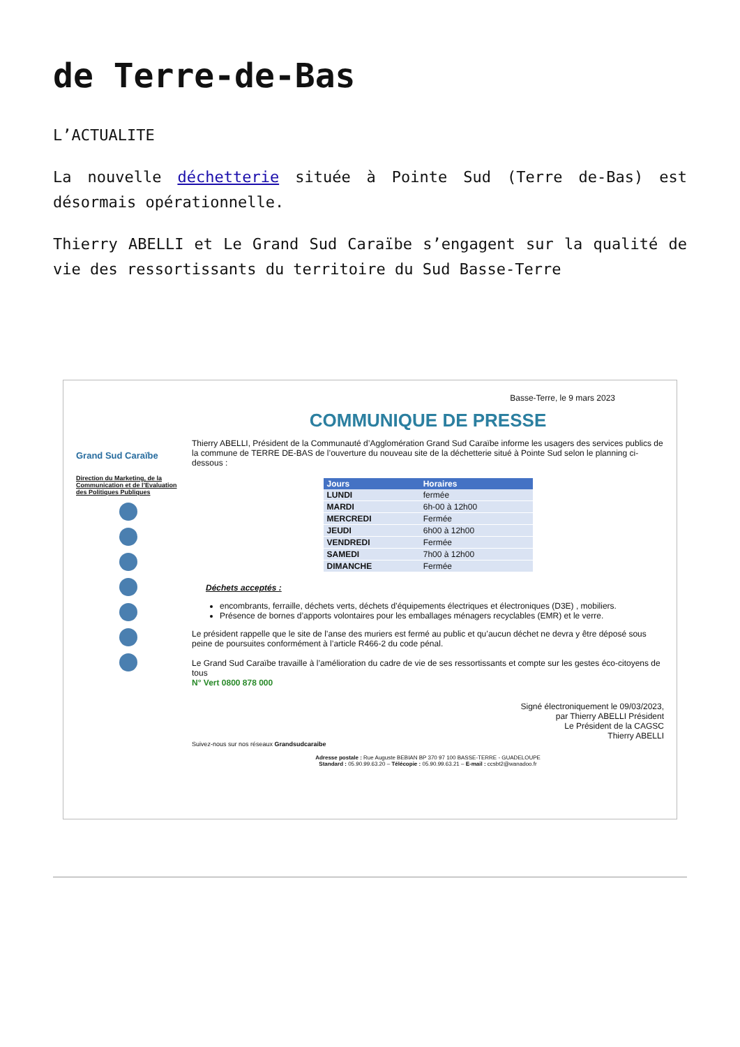de Terre-de-Bas
L’ACTUALITE
La nouvelle déchetterie située à Pointe Sud (Terre de-Bas) est désormais opérationnelle.
Thierry ABELLI et Le Grand Sud Caraïbe s’engagent sur la qualité de vie des ressortissants du territoire du Sud Basse-Terre
Grand Sud Caraïbe
Direction du Marketing, de la Communication et de l’Evaluation des Politiques Publiques
Basse-Terre, le 9 mars 2023
COMMUNIQUE DE PRESSE
Thierry ABELLI, Président de la Communauté d’Agglomération Grand Sud Caraïbe informe les usagers des services publics de la commune de TERRE DE-BAS de l’ouverture du nouveau site de la déchetterie situé à Pointe Sud selon le planning ci-dessous :
| Jours | Horaires |
| --- | --- |
| LUNDI | fermée |
| MARDI | 6h-00 à 12h00 |
| MERCREDI | Fermée |
| JEUDI | 6h00 à 12h00 |
| VENDREDI | Fermée |
| SAMEDI | 7h00 à 12h00 |
| DIMANCHE | Fermée |
Déchets acceptés :
encombrants, ferraille, déchets verts, déchets d’équipements électriques et électroniques (D3E) , mobiliers.
Présence de bornes d’apports volontaires pour les emballages ménagers recyclables (EMR) et le verre.
Le président rappelle que le site de l’anse des muriers est fermé au public et qu’aucun déchet ne devra y être déposé sous peine de poursuites conformément à l’article R466-2 du code pénal.
Le Grand Sud Caraïbe travaille à l’amélioration du cadre de vie de ses ressortissants et compte sur les gestes éco-citoyens de tous
N° Vert 0800 878 000
Signé électroniquement le 09/03/2023,
par Thierry ABELLI Président
Le Président de la CAGSC
Thierry ABELLI
Suivez-nous sur nos réseaux Grandsudcaraibe
Adresse postale : Rue Auguste BEBIAN BP 370 97 100 BASSE-TERRE - GUADELOUPE
Standard : 05.90.99.63.20 – Télécopie : 05.90.99.63.21 – E-mail : ccsbt2@wanadoo.fr